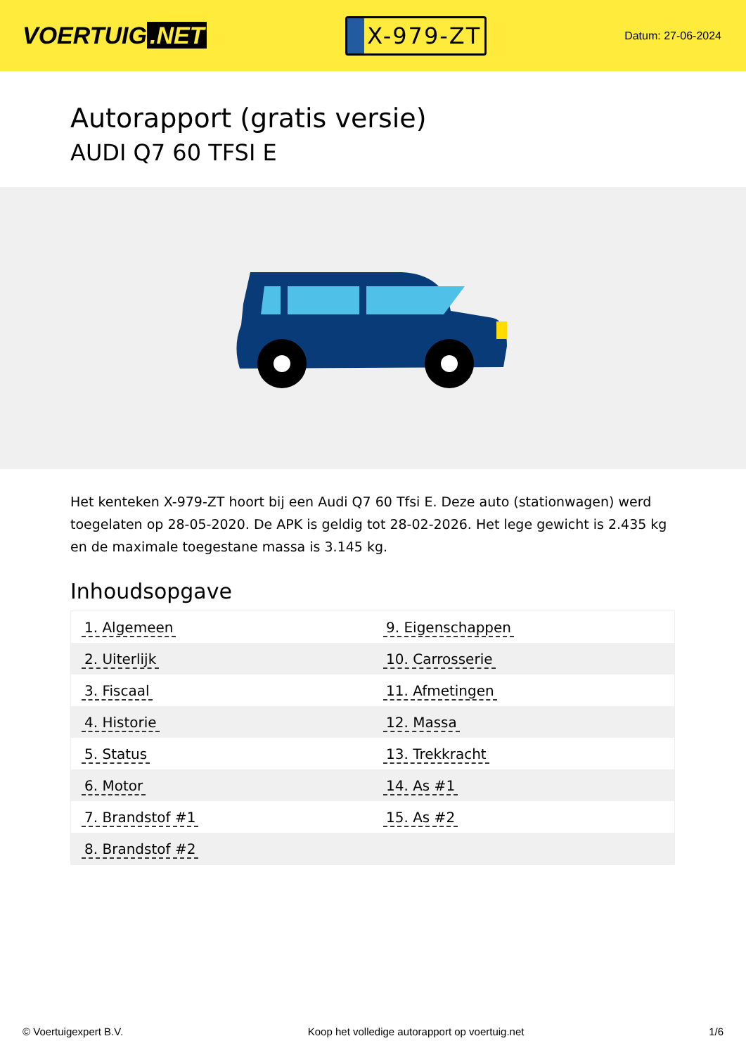VOERTUIG.NET
X-979-ZT
Datum: 27-06-2024
Autorapport (gratis versie)
AUDI Q7 60 TFSI E
Het kenteken X-979-ZT hoort bij een Audi Q7 60 Tfsi E. Deze auto (stationwagen) werd toegelaten op 28-05-2020. De APK is geldig tot 28-02-2026. Het lege gewicht is 2.435 kg en de maximale toegestane massa is 3.145 kg.
Inhoudsopgave
| 1. Algemeen | 9. Eigenschappen |
| 2. Uiterlijk | 10. Carrosserie |
| 3. Fiscaal | 11. Afmetingen |
| 4. Historie | 12. Massa |
| 5. Status | 13. Trekkracht |
| 6. Motor | 14. As #1 |
| 7. Brandstof #1 | 15. As #2 |
| 8. Brandstof #2 | |
© Voertuigexpert B.V. Koop het volledige autorapport op voertuig.net 1/6